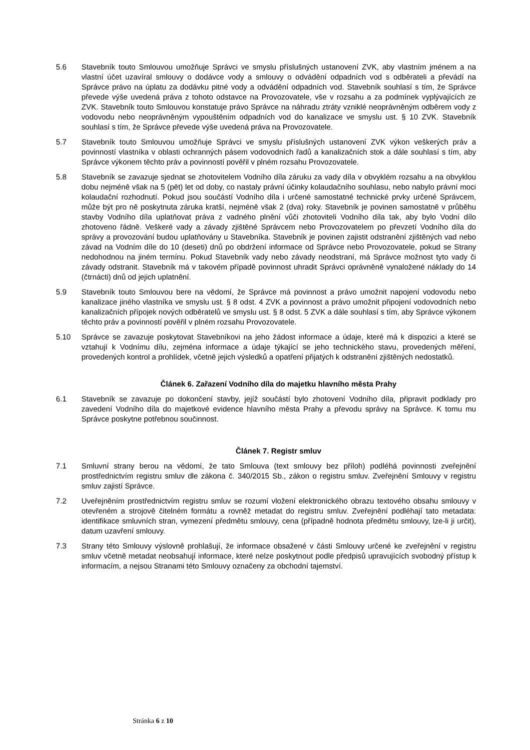5.6 Stavebník touto Smlouvou umožňuje Správci ve smyslu příslušných ustanovení ZVK, aby vlastním jménem a na vlastní účet uzavíral smlouvy o dodávce vody a smlouvy o odvádění odpadních vod s odběrateli a převádí na Správce právo na úplatu za dodávku pitné vody a odvádění odpadních vod. Stavebník souhlasí s tím, že Správce převede výše uvedená práva z tohoto odstavce na Provozovatele, vše v rozsahu a za podmínek vyplývajících ze ZVK. Stavebník touto Smlouvou konstatuje právo Správce na náhradu ztráty vzniklé neoprávněným odběrem vody z vodovodu nebo neoprávněným vypouštěním odpadních vod do kanalizace ve smyslu ust. § 10 ZVK. Stavebník souhlasí s tím, že Správce převede výše uvedená práva na Provozovatele.
5.7 Stavebník touto Smlouvou umožňuje Správci ve smyslu příslušných ustanovení ZVK výkon veškerých práv a povinností vlastníka v oblasti ochranných pásem vodovodních řadů a kanalizačních stok a dále souhlasí s tím, aby Správce výkonem těchto práv a povinností pověřil v plném rozsahu Provozovatele.
5.8 Stavebník se zavazuje sjednat se zhotovitelem Vodního díla záruku za vady díla v obvyklém rozsahu a na obvyklou dobu nejméně však na 5 (pět) let od doby, co nastaly právní účinky kolaudačního souhlasu, nebo nabylo právní moci kolaudační rozhodnutí. Pokud jsou součástí Vodního díla i určené samostatné technické prvky určené Správcem, může být pro ně poskytnuta záruka kratší, nejméně však 2 (dva) roky. Stavebník je povinen samostatně v průběhu stavby Vodního díla uplatňovat práva z vadného plnění vůči zhotoviteli Vodního díla tak, aby bylo Vodní dílo zhotoveno řádně. Veškeré vady a závady zjištěné Správcem nebo Provozovatelem po převzetí Vodního díla do správy a provozování budou uplatňovány u Stavebníka. Stavebník je povinen zajistit odstranění zjištěných vad nebo závad na Vodním díle do 10 (deseti) dnů po obdržení informace od Správce nebo Provozovatele, pokud se Strany nedohodnou na jiném termínu. Pokud Stavebník vady nebo závady neodstraní, má Správce možnost tyto vady či závady odstranit. Stavebník má v takovém případě povinnost uhradit Správci oprávněně vynaložené náklady do 14 (čtrnácti) dnů od jejich uplatnění.
5.9 Stavebník touto Smlouvou bere na vědomí, že Správce má povinnost a právo umožnit napojení vodovodu nebo kanalizace jiného vlastníka ve smyslu ust. § 8 odst. 4 ZVK a povinnost a právo umožnit připojení vodovodních nebo kanalizačních přípojek nových odběratelů ve smyslu ust. § 8 odst. 5 ZVK a dále souhlasí s tím, aby Správce výkonem těchto práv a povinností pověřil v plném rozsahu Provozovatele.
5.10 Správce se zavazuje poskytovat Stavebníkovi na jeho žádost informace a údaje, které má k dispozici a které se vztahují k Vodnímu dílu, zejména informace a údaje týkající se jeho technického stavu, provedených měření, provedených kontrol a prohlídek, včetně jejich výsledků a opatření přijatých k odstranění zjištěných nedostatků.
Článek 6. Zařazení Vodního díla do majetku hlavního města Prahy
6.1 Stavebník se zavazuje po dokončení stavby, jejíž součástí bylo zhotovení Vodního díla, připravit podklady pro zavedení Vodního díla do majetkové evidence hlavního města Prahy a převodu správy na Správce. K tomu mu Správce poskytne potřebnou součinnost.
Článek 7. Registr smluv
7.1 Smluvní strany berou na vědomí, že tato Smlouva (text smlouvy bez příloh) podléhá povinnosti zveřejnění prostřednictvím registru smluv dle zákona č. 340/2015 Sb., zákon o registru smluv. Zveřejnění Smlouvy v registru smluv zajistí Správce.
7.2 Uveřejněním prostřednictvím registru smluv se rozumí vložení elektronického obrazu textového obsahu smlouvy v otevřeném a strojově čitelném formátu a rovněž metadat do registru smluv. Zveřejnění podléhají tato metadata: identifikace smluvních stran, vymezení předmětu smlouvy, cena (případně hodnota předmětu smlouvy, lze-li ji určit), datum uzavření smlouvy.
7.3 Strany této Smlouvy výslovně prohlašují, že informace obsažené v části Smlouvy určené ke zveřejnění v registru smluv včetně metadat neobsahují informace, které nelze poskytnout podle předpisů upravujících svobodný přístup k informacím, a nejsou Stranami této Smlouvy označeny za obchodní tajemství.
Stránka 6 z 10